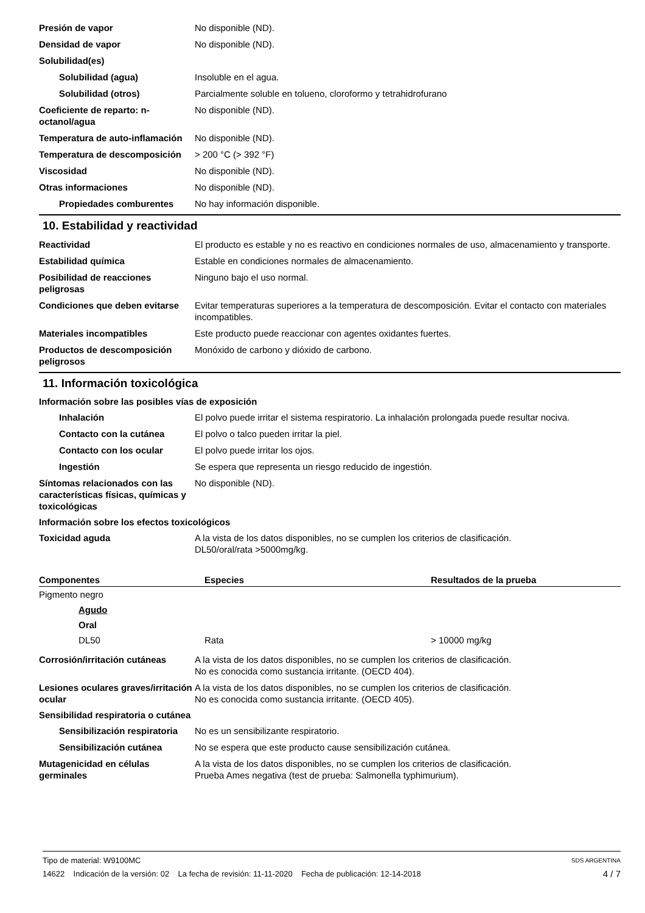Presión de vapor No disponible (ND).
Densidad de vapor No disponible (ND).
Solubilidad(es)
Solubilidad (agua) Insoluble en el agua.
Solubilidad (otros) Parcialmente soluble en tolueno, cloroformo y tetrahidrofurano
Coeficiente de reparto: n-octanol/agua
No disponible (ND).
Temperatura de auto-inflamación
No disponible (ND).
Temperatura de descomposición
> 200 °C (> 392 °F)
Viscosidad No disponible (ND).
Otras informaciones No disponible (ND).
Propiedades comburentes No hay información disponible.
10. Estabilidad y reactividad
Reactividad El producto es estable y no es reactivo en condiciones normales de uso, almacenamiento y transporte.
Estabilidad química Estable en condiciones normales de almacenamiento.
Posibilidad de reacciones peligrosas
Ninguno bajo el uso normal.
Condiciones que deben evitarse
Evitar temperaturas superiores a la temperatura de descomposición. Evitar el contacto con materiales incompatibles.
Materiales incompatibles Este producto puede reaccionar con agentes oxidantes fuertes.
Productos de descomposición peligrosos
Monóxido de carbono y dióxido de carbono.
11. Información toxicológica
Información sobre las posibles vías de exposición
Inhalación El polvo puede irritar el sistema respiratorio. La inhalación prolongada puede resultar nociva.
Contacto con la cutánea El polvo o talco pueden irritar la piel.
Contacto con los ocular El polvo puede irritar los ojos.
Ingestión Se espera que representa un riesgo reducido de ingestión.
Síntomas relacionados con las características físicas, químicas y toxicológicas
No disponible (ND).
Información sobre los efectos toxicológicos
Toxicidad aguda A la vista de los datos disponibles, no se cumplen los criterios de clasificación.
DL50/oral/rata >5000mg/kg.
| Componentes | Especies | Resultados de la prueba |
| --- | --- | --- |
| Pigmento negro | | |
| Agudo | | |
| Oral | | |
| DL50 | Rata | > 10000 mg/kg |
Corrosión/irritación cutáneas
A la vista de los datos disponibles, no se cumplen los criterios de clasificación.
No es conocida como sustancia irritante. (OECD 404).
Lesiones oculares graves/irritación ocular
A la vista de los datos disponibles, no se cumplen los criterios de clasificación.
No es conocida como sustancia irritante. (OECD 405).
Sensibilidad respiratoria o cutánea
Sensibilización respiratoria
No es un sensibilizante respiratorio.
Sensibilización cutánea No se espera que este producto cause sensibilización cutánea.
Mutagenicidad en células germinales
A la vista de los datos disponibles, no se cumplen los criterios de clasificación.
Prueba Ames negativa (test de prueba: Salmonella typhimurium).
Tipo de material: W9100MC SDS ARGENTINA
14622 Indicación de la versión: 02 La fecha de revisión: 11-11-2020 Fecha de publicación: 12-14-2018 4 / 7